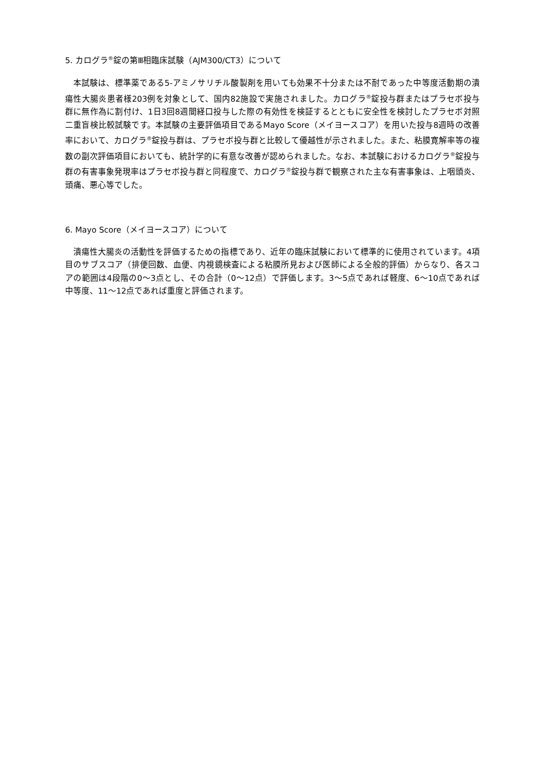5. カログラ<sup>®</sup>錠の第Ⅲ相臨床試験（AJM300/CT3）について
本試験は、標準薬である5-アミノサリチル酸製剤を用いても効果不十分または不耐であった中等度活動期の潰瘍性大腸炎患者様203例を対象として、国内82施設で実施されました。カログラ<sup>®</sup>錠投与群またはプラセボ投与群に無作為に割付け、1日3回8週間経口投与した際の有効性を検証するとともに安全性を検討したプラセボ対照二重盲検比較試験です。本試験の主要評価項目であるMayo Score（メイヨースコア）を用いた投与8週時の改善率において、カログラ<sup>®</sup>錠投与群は、プラセボ投与群と比較して優越性が示されました。また、粘膜寛解率等の複数の副次評価項目においても、統計学的に有意な改善が認められました。なお、本試験におけるカログラ<sup>®</sup>錠投与群の有害事象発現率はプラセボ投与群と同程度で、カログラ<sup>®</sup>錠投与群で観察された主な有害事象は、上咽頭炎、頭痛、悪心等でした。
6. Mayo Score（メイヨースコア）について
潰瘍性大腸炎の活動性を評価するための指標であり、近年の臨床試験において標準的に使用されています。4項目のサブスコア（排便回数、血便、内視鏡検査による粘膜所見および医師による全般的評価）からなり、各スコアの範囲は4段階の0～3点とし、その合計（0～12点）で評価します。3～5点であれば軽度、6～10点であれば中等度、11～12点であれば重度と評価されます。